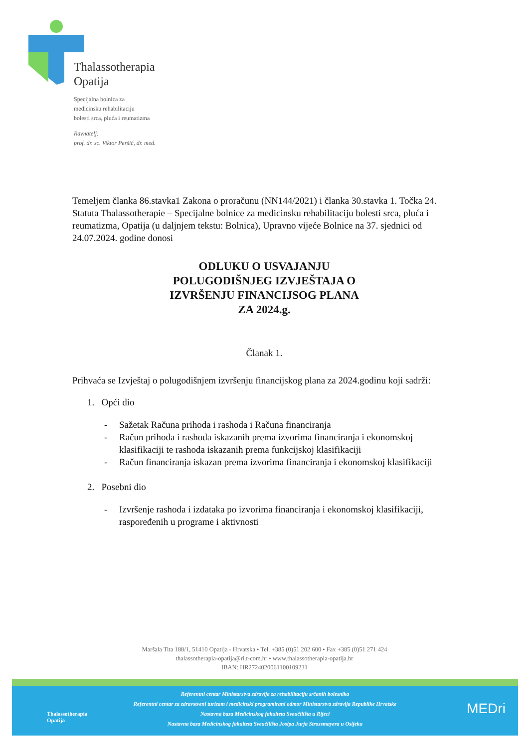Thalassotherapia
Opatija
Specijalna bolnica za
medicinsku rehabilitaciju
bolesti srca, pluća i reumatizma
Ravnatelj:
prof. dr. sc. Viktor Peršić, dr. med.
Temeljem članka 86.stavka1 Zakona o proračunu (NN144/2021) i članka 30.stavka 1. Točka 24. Statuta Thalassotherapie – Specijalne bolnice za medicinsku rehabilitaciju bolesti srca, pluća i reumatizma, Opatija (u daljnjem tekstu: Bolnica), Upravno vijeće Bolnice na 37. sjednici od 24.07.2024. godine donosi
ODLUKU O USVAJANJU
POLUGODIŠNJEG IZVJEŠTAJA O
IZVRŠENJU FINANCIJSOG PLANA
ZA 2024.g.
Članak 1.
Prihvaća se Izvještaj o polugodišnjem izvršenju financijskog plana za 2024.godinu koji sadrži:
1. Opći dio
- Sažetak Računa prihoda i rashoda i Računa financiranja
- Račun prihoda i rashoda iskazanih prema izvorima financiranja i ekonomskoj klasifikaciji te rashoda iskazanih prema funkcijskoj klasifikaciji
- Račun financiranja iskazan prema izvorima financiranja i ekonomskoj klasifikaciji
2. Posebni dio
- Izvršenje rashoda i izdataka po izvorima financiranja i ekonomskoj klasifikaciji, raspoređenih u programe i aktivnosti
Maršala Tita 188/1, 51410 Opatija - Hrvatska • Tel. +385 (0)51 202 600 • Fax +385 (0)51 271 424
thalassotherapia-opatija@ri.t-com.hr • www.thalassotherapia-opatija.hr
IBAN: HR2724020061100109231
Referentni centar Ministarstva zdravlja za rehabilitaciju srčanih bolesnika
Referentni centar za zdravstveni turizam i medicinski programirani odmor Ministarstva zdravlja Republike Hrvatske
Nastavna baza Medicinskog fakulteta Sveučilišta u Rijeci
Nastavna baza Medicinskog fakulteta Sveučilišta Josipa Jurja Strossmayera u Osijeku
Thalassotherapia
Opatija
MEDri